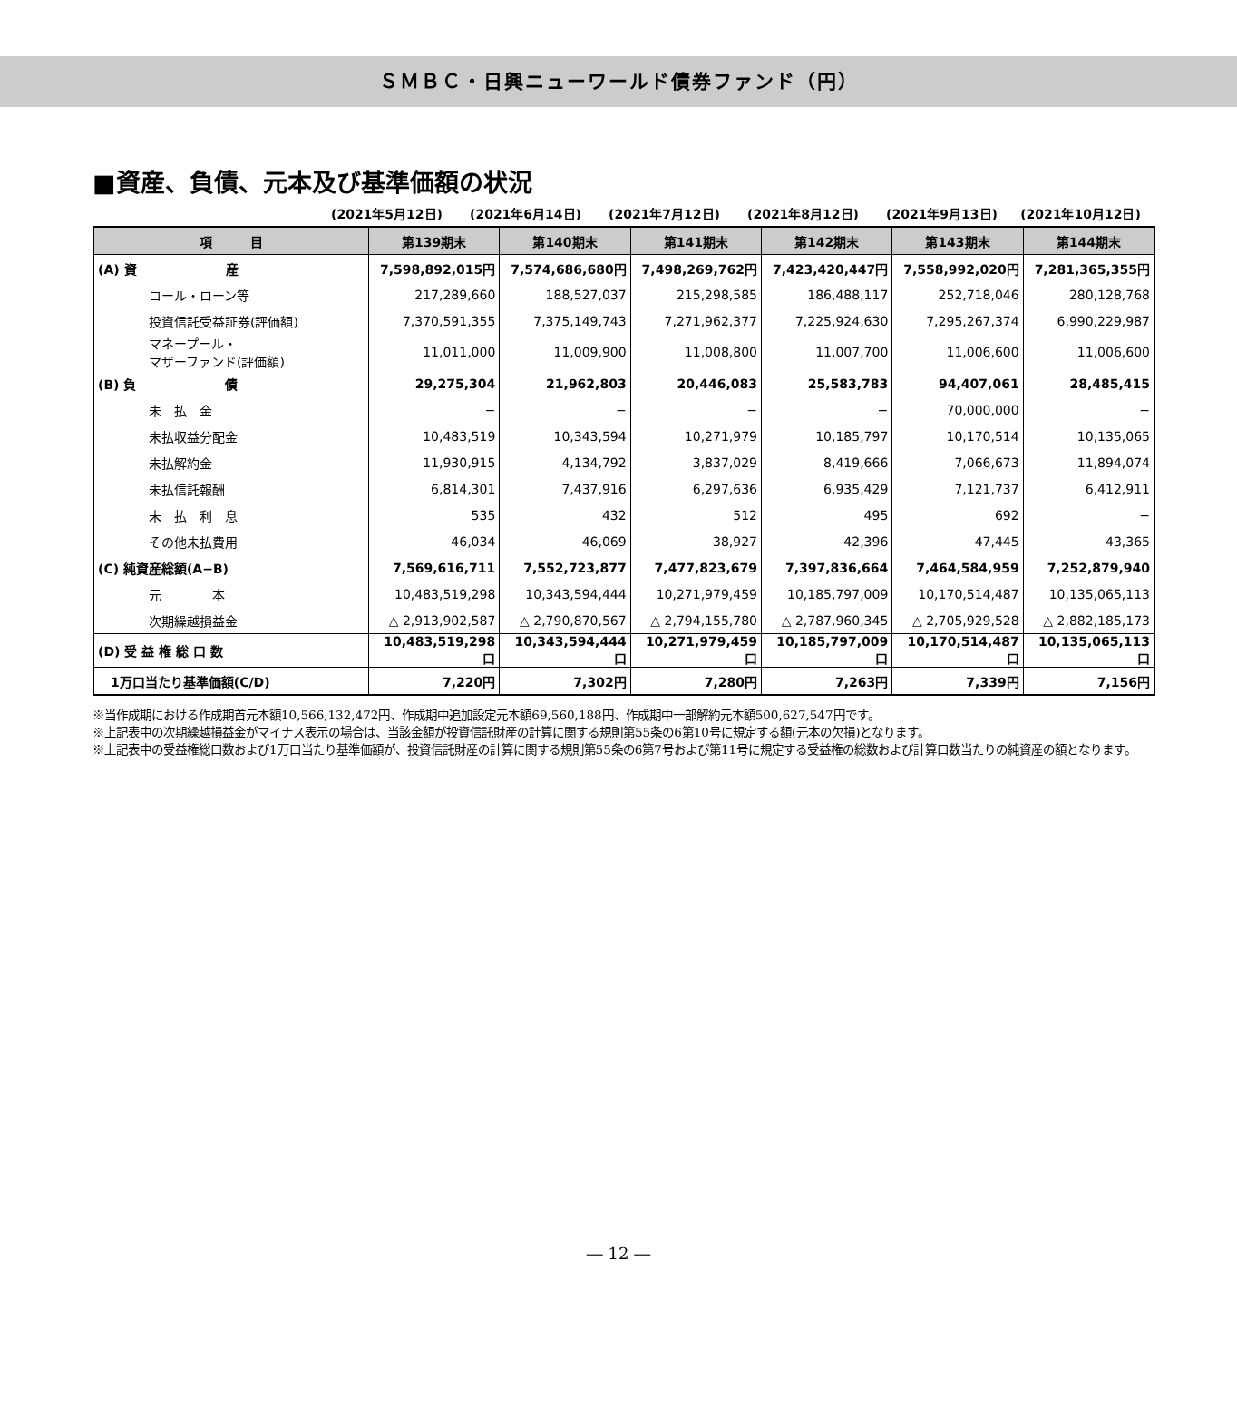ＳＭＢＣ・日興ニューワールド債券ファンド（円）
■資産、負債、元本及び基準価額の状況
(2021年5月12日) (2021年6月14日) (2021年7月12日) (2021年8月12日) (2021年9月13日) (2021年10月12日)
| 項 目 | 第139期末 | 第140期末 | 第141期末 | 第142期末 | 第143期末 | 第144期末 |
| --- | --- | --- | --- | --- | --- | --- |
| (A) 資 産 | 7,598,892,015円 | 7,574,686,680円 | 7,498,269,762円 | 7,423,420,447円 | 7,558,992,020円 | 7,281,365,355円 |
| コール・ローン等 | 217,289,660 | 188,527,037 | 215,298,585 | 186,488,117 | 252,718,046 | 280,128,768 |
| 投資信託受益証券(評価額) | 7,370,591,355 | 7,375,149,743 | 7,271,962,377 | 7,225,924,630 | 7,295,267,374 | 6,990,229,987 |
| マネープール・ マザーファンド(評価額) | 11,011,000 | 11,009,900 | 11,008,800 | 11,007,700 | 11,006,600 | 11,006,600 |
| (B) 負 債 | 29,275,304 | 21,962,803 | 20,446,083 | 25,583,783 | 94,407,061 | 28,485,415 |
| 未 払 金 | − | − | − | − | 70,000,000 | − |
| 未払収益分配金 | 10,483,519 | 10,343,594 | 10,271,979 | 10,185,797 | 10,170,514 | 10,135,065 |
| 未払解約金 | 11,930,915 | 4,134,792 | 3,837,029 | 8,419,666 | 7,066,673 | 11,894,074 |
| 未払信託報酬 | 6,814,301 | 7,437,916 | 6,297,636 | 6,935,429 | 7,121,737 | 6,412,911 |
| 未 払 利 息 | 535 | 432 | 512 | 495 | 692 | − |
| その他未払費用 | 46,034 | 46,069 | 38,927 | 42,396 | 47,445 | 43,365 |
| (C) 純資産総額(A−B) | 7,569,616,711 | 7,552,723,877 | 7,477,823,679 | 7,397,836,664 | 7,464,584,959 | 7,252,879,940 |
| 元 本 | 10,483,519,298 | 10,343,594,444 | 10,271,979,459 | 10,185,797,009 | 10,170,514,487 | 10,135,065,113 |
| 次期繰越損益金 | △ 2,913,902,587 | △ 2,790,870,567 | △ 2,794,155,780 | △ 2,787,960,345 | △ 2,705,929,528 | △ 2,882,185,173 |
| (D) 受 益 権 総 口 数 | 10,483,519,298口 | 10,343,594,444口 | 10,271,979,459口 | 10,185,797,009口 | 10,170,514,487口 | 10,135,065,113口 |
| 1万口当たり基準価額(C/D) | 7,220円 | 7,302円 | 7,280円 | 7,263円 | 7,339円 | 7,156円 |
※当作成期における作成期首元本額10,566,132,472円、作成期中追加設定元本額69,560,188円、作成期中一部解約元本額500,627,547円です。
※上記表中の次期繰越損益金がマイナス表示の場合は、当該金額が投資信託財産の計算に関する規則第55条の6第10号に規定する額(元本の欠損)となります。
※上記表中の受益権総口数および1万口当たり基準価額が、投資信託財産の計算に関する規則第55条の6第7号および第11号に規定する受益権の総数および計算口数当たりの純資産の額となります。
― 12 ―